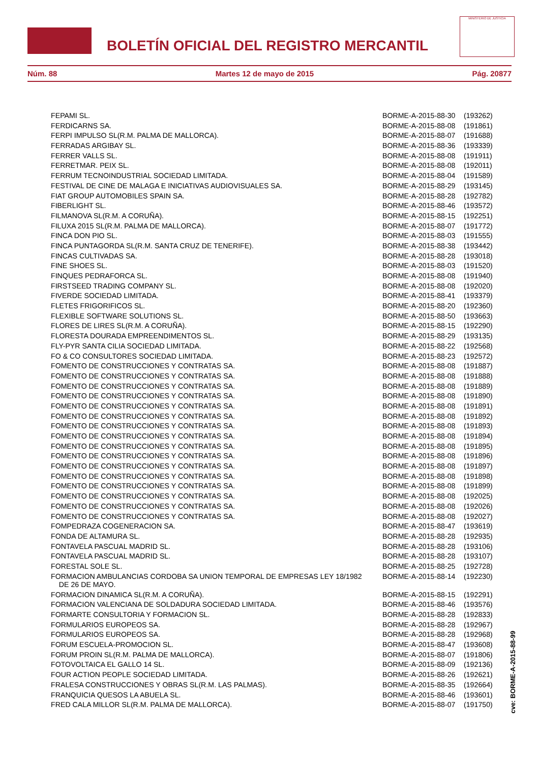BOLETÍN OFICIAL DEL REGISTRO MERCANTIL
MINISTERIO DE JUSTICIA
Núm. 88 Martes 12 de mayo de 2015 Pág. 20877
| FEPAMI SL. | BORME-A-2015-88-30 | (193262) |
| FERDICARNS SA. | BORME-A-2015-88-08 | (191861) |
| FERPI IMPULSO SL(R.M. PALMA DE MALLORCA). | BORME-A-2015-88-07 | (191688) |
| FERRADAS ARGIBAY SL. | BORME-A-2015-88-36 | (193339) |
| FERRER VALLS SL. | BORME-A-2015-88-08 | (191911) |
| FERRETMAR. PEIX SL. | BORME-A-2015-88-08 | (192011) |
| FERRUM TECNOINDUSTRIAL SOCIEDAD LIMITADA. | BORME-A-2015-88-04 | (191589) |
| FESTIVAL DE CINE DE MALAGA E INICIATIVAS AUDIOVISUALES SA. | BORME-A-2015-88-29 | (193145) |
| FIAT GROUP AUTOMOBILES SPAIN SA. | BORME-A-2015-88-28 | (192782) |
| FIBERLIGHT SL. | BORME-A-2015-88-46 | (193572) |
| FILMANOVA SL(R.M. A CORUÑA). | BORME-A-2015-88-15 | (192251) |
| FILUXA 2015 SL(R.M. PALMA DE MALLORCA). | BORME-A-2015-88-07 | (191772) |
| FINCA DON PIO SL. | BORME-A-2015-88-03 | (191555) |
| FINCA PUNTAGORDA SL(R.M. SANTA CRUZ DE TENERIFE). | BORME-A-2015-88-38 | (193442) |
| FINCAS CULTIVADAS SA. | BORME-A-2015-88-28 | (193018) |
| FINE SHOES SL. | BORME-A-2015-88-03 | (191520) |
| FINQUES PEDRAFORCA SL. | BORME-A-2015-88-08 | (191940) |
| FIRSTSEED TRADING COMPANY SL. | BORME-A-2015-88-08 | (192020) |
| FIVERDE SOCIEDAD LIMITADA. | BORME-A-2015-88-41 | (193379) |
| FLETES FRIGORIFICOS SL. | BORME-A-2015-88-20 | (192360) |
| FLEXIBLE SOFTWARE SOLUTIONS SL. | BORME-A-2015-88-50 | (193663) |
| FLORES DE LIRES SL(R.M. A CORUÑA). | BORME-A-2015-88-15 | (192290) |
| FLORESTA DOURADA EMPREENDIMENTOS SL. | BORME-A-2015-88-29 | (193135) |
| FLY-PYR SANTA CILIA SOCIEDAD LIMITADA. | BORME-A-2015-88-22 | (192568) |
| FO & CO CONSULTORES SOCIEDAD LIMITADA. | BORME-A-2015-88-23 | (192572) |
| FOMENTO DE CONSTRUCCIONES Y CONTRATAS SA. | BORME-A-2015-88-08 | (191887) |
| FOMENTO DE CONSTRUCCIONES Y CONTRATAS SA. | BORME-A-2015-88-08 | (191888) |
| FOMENTO DE CONSTRUCCIONES Y CONTRATAS SA. | BORME-A-2015-88-08 | (191889) |
| FOMENTO DE CONSTRUCCIONES Y CONTRATAS SA. | BORME-A-2015-88-08 | (191890) |
| FOMENTO DE CONSTRUCCIONES Y CONTRATAS SA. | BORME-A-2015-88-08 | (191891) |
| FOMENTO DE CONSTRUCCIONES Y CONTRATAS SA. | BORME-A-2015-88-08 | (191892) |
| FOMENTO DE CONSTRUCCIONES Y CONTRATAS SA. | BORME-A-2015-88-08 | (191893) |
| FOMENTO DE CONSTRUCCIONES Y CONTRATAS SA. | BORME-A-2015-88-08 | (191894) |
| FOMENTO DE CONSTRUCCIONES Y CONTRATAS SA. | BORME-A-2015-88-08 | (191895) |
| FOMENTO DE CONSTRUCCIONES Y CONTRATAS SA. | BORME-A-2015-88-08 | (191896) |
| FOMENTO DE CONSTRUCCIONES Y CONTRATAS SA. | BORME-A-2015-88-08 | (191897) |
| FOMENTO DE CONSTRUCCIONES Y CONTRATAS SA. | BORME-A-2015-88-08 | (191898) |
| FOMENTO DE CONSTRUCCIONES Y CONTRATAS SA. | BORME-A-2015-88-08 | (191899) |
| FOMENTO DE CONSTRUCCIONES Y CONTRATAS SA. | BORME-A-2015-88-08 | (192025) |
| FOMENTO DE CONSTRUCCIONES Y CONTRATAS SA. | BORME-A-2015-88-08 | (192026) |
| FOMENTO DE CONSTRUCCIONES Y CONTRATAS SA. | BORME-A-2015-88-08 | (192027) |
| FOMPEDRAZA COGENERACION SA. | BORME-A-2015-88-47 | (193619) |
| FONDA DE ALTAMURA SL. | BORME-A-2015-88-28 | (192935) |
| FONTAVELA PASCUAL MADRID SL. | BORME-A-2015-88-28 | (193106) |
| FONTAVELA PASCUAL MADRID SL. | BORME-A-2015-88-28 | (193107) |
| FORESTAL SOLE SL. | BORME-A-2015-88-25 | (192728) |
| FORMACION AMBULANCIAS CORDOBA SA UNION TEMPORAL DE EMPRESAS LEY 18/1982 DE 26 DE MAYO. | BORME-A-2015-88-14 | (192230) |
| FORMACION DINAMICA SL(R.M. A CORUÑA). | BORME-A-2015-88-15 | (192291) |
| FORMACION VALENCIANA DE SOLDADURA SOCIEDAD LIMITADA. | BORME-A-2015-88-46 | (193576) |
| FORMARTE CONSULTORIA Y FORMACION SL. | BORME-A-2015-88-28 | (192833) |
| FORMULARIOS EUROPEOS SA. | BORME-A-2015-88-28 | (192967) |
| FORMULARIOS EUROPEOS SA. | BORME-A-2015-88-28 | (192968) |
| FORUM ESCUELA-PROMOCION SL. | BORME-A-2015-88-47 | (193608) |
| FORUM PROIN SL(R.M. PALMA DE MALLORCA). | BORME-A-2015-88-07 | (191806) |
| FOTOVOLTAICA EL GALLO 14 SL. | BORME-A-2015-88-09 | (192136) |
| FOUR ACTION PEOPLE SOCIEDAD LIMITADA. | BORME-A-2015-88-26 | (192621) |
| FRALESA CONSTRUCCIONES Y OBRAS SL(R.M. LAS PALMAS). | BORME-A-2015-88-35 | (192664) |
| FRANQUICIA QUESOS LA ABUELA SL. | BORME-A-2015-88-46 | (193601) |
| FRED CALA MILLOR SL(R.M. PALMA DE MALLORCA). | BORME-A-2015-88-07 | (191750) |
cve: BORME-A-2015-88-99